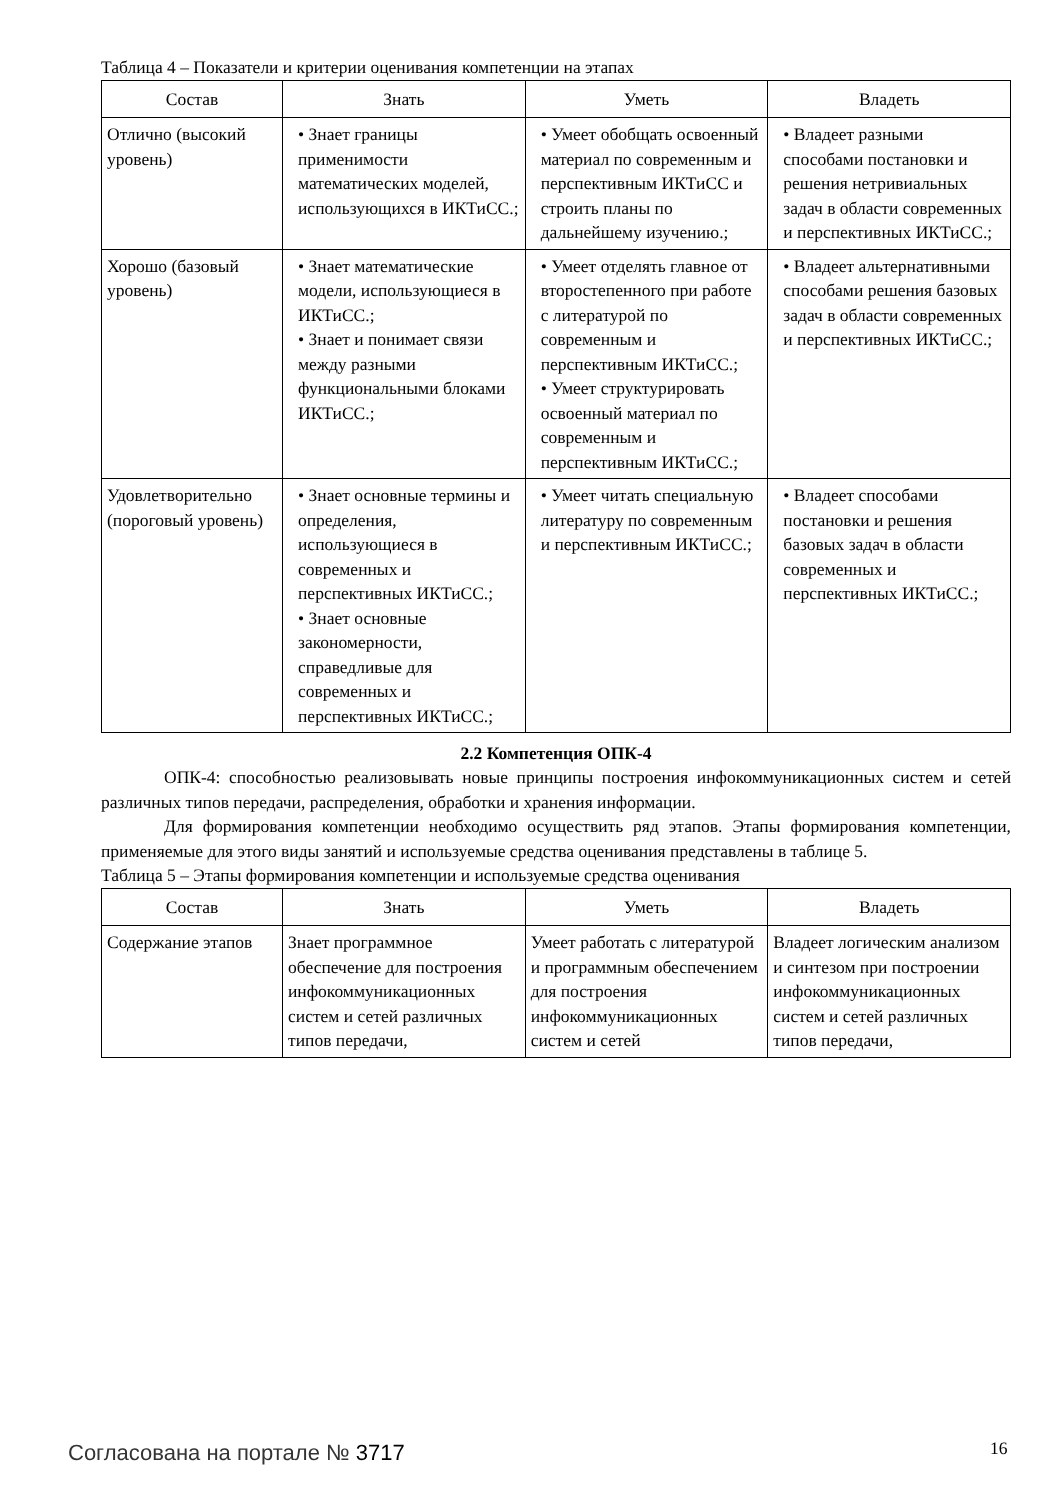Таблица 4 – Показатели и критерии оценивания компетенции на этапах
| Состав | Знать | Уметь | Владеть |
| --- | --- | --- | --- |
| Отлично (высокий уровень) | • Знает границы применимости математических моделей, использующихся в ИКТиСС.; | • Умеет обобщать освоенный материал по современным и перспективным ИКТиСС и строить планы по дальнейшему изучению.; | • Владеет разными способами постановки и решения нетривиальных задач в области современных и перспективных ИКТиСС.; |
| Хорошо (базовый уровень) | • Знает математические модели, использующиеся в ИКТиСС.; • Знает и понимает связи между разными функциональными блоками ИКТиСС.; | • Умеет отделять главное от второстепенного при работе с литературой по современным и перспективным ИКТиСС.; • Умеет структурировать освоенный материал по современным и перспективным ИКТиСС.; | • Владеет альтернативными способами решения базовых задач в области современных и перспективных ИКТиСС.; |
| Удовлетворительно (пороговый уровень) | • Знает основные термины и определения, использующиеся в современных и перспективных ИКТиСС.; • Знает основные закономерности, справедливые для современных и перспективных ИКТиСС.; | • Умеет читать специальную литературу по современным и перспективным ИКТиСС.; | • Владеет способами постановки и решения базовых задач в области современных и перспективных ИКТиСС.; |
2.2 Компетенция ОПК-4
ОПК-4: способностью реализовывать новые принципы построения инфокоммуникационных систем и сетей различных типов передачи, распределения, обработки и хранения информации.
Для формирования компетенции необходимо осуществить ряд этапов. Этапы формирования компетенции, применяемые для этого виды занятий и используемые средства оценивания представлены в таблице 5.
Таблица 5 – Этапы формирования компетенции и используемые средства оценивания
| Состав | Знать | Уметь | Владеть |
| --- | --- | --- | --- |
| Содержание этапов | Знает программное обеспечение для построения инфокоммуникационных систем и сетей различных типов передачи, | Умеет работать с литературой и программным обеспечением для построения инфокоммуникационных систем и сетей | Владеет логическим анализом и синтезом при построении инфокоммуникационных систем и сетей различных типов передачи, |
Согласована на портале № 3717 16